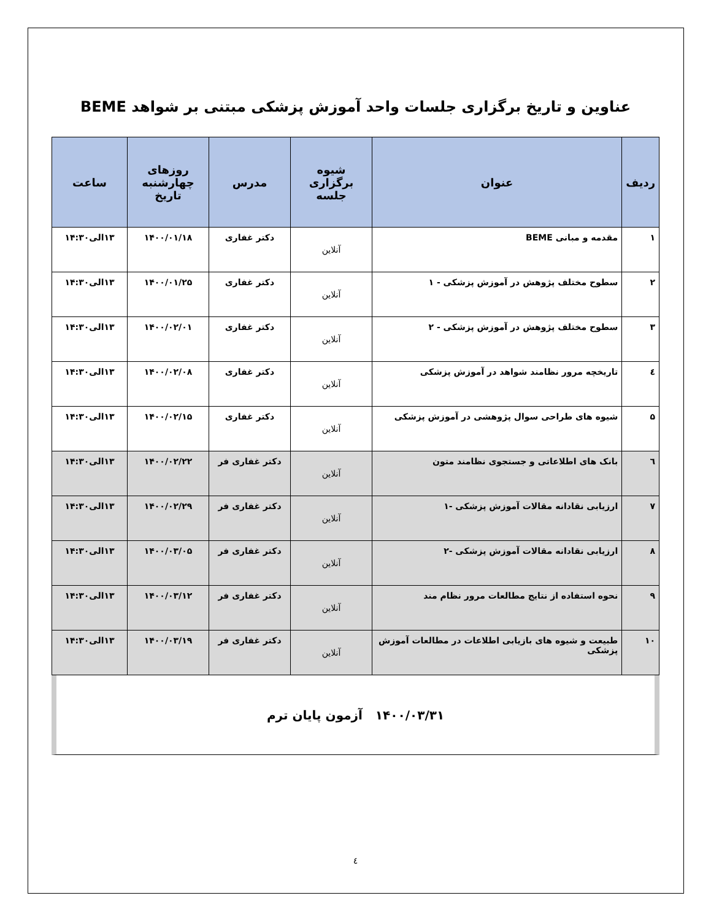عناوین و تاریخ برگزاری جلسات واحد آموزش پزشکی مبتنی بر شواهد BEME
| ردیف | عنوان | شیوه برگزاری جلسه | مدرس | روزهای چهارشنبه تاریخ | ساعت |
| --- | --- | --- | --- | --- | --- |
| ۱ | مقدمه و مبانی BEME | آنلاین | دکتر غفاری | ۱۴۰۰/۰۱/۱۸ | ۱۳الی۱۴:۳۰ |
| ۲ | سطوح مختلف پژوهش در آموزش پزشکی - ۱ | آنلاین | دکتر غفاری | ۱۴۰۰/۰۱/۲۵ | ۱۳الی۱۴:۳۰ |
| ۳ | سطوح مختلف پژوهش در آموزش پزشکی - ۲ | آنلاین | دکتر غفاری | ۱۴۰۰/۰۲/۰۱ | ۱۳الی۱۴:۳۰ |
| ٤ | تاریخچه مرور نظامند شواهد در آموزش پزشکی | آنلاین | دکتر غفاری | ۱۴۰۰/۰۲/۰۸ | ۱۳الی۱۴:۳۰ |
| ۵ | شیوه های طراحی سوال پژوهشی در آموزش پزشکی | آنلاین | دکتر غفاری | ۱۴۰۰/۰۲/۱۵ | ۱۳الی۱۴:۳۰ |
| ٦ | بانک های اطلاعاتی و جستجوی نظامند متون | آنلاین | دکتر غفاری فر | ۱۴۰۰/۰۲/۲۲ | ۱۳الی۱۴:۳۰ |
| ۷ | ارزیابی نقادانه مقالات آموزش پزشکی -۱ | آنلاین | دکتر غفاری فر | ۱۴۰۰/۰۲/۲۹ | ۱۳الی۱۴:۳۰ |
| ۸ | ارزیابی نقادانه مقالات آموزش پزشکی -۲ | آنلاین | دکتر غفاری فر | ۱۴۰۰/۰۳/۰۵ | ۱۳الی۱۴:۳۰ |
| ۹ | نحوه استفاده از نتایج مطالعات مرور نظام مند | آنلاین | دکتر غفاری فر | ۱۴۰۰/۰۳/۱۲ | ۱۳الی۱۴:۳۰ |
| ۱۰ | طبیعت و شیوه های بازیابی اطلاعات در مطالعات آموزش پزشکی | آنلاین | دکتر غفاری فر | ۱۴۰۰/۰۳/۱۹ | ۱۳الی۱۴:۳۰ |
۱۴۰۰/۰۳/۳۱ آزمون پایان ترم
٤